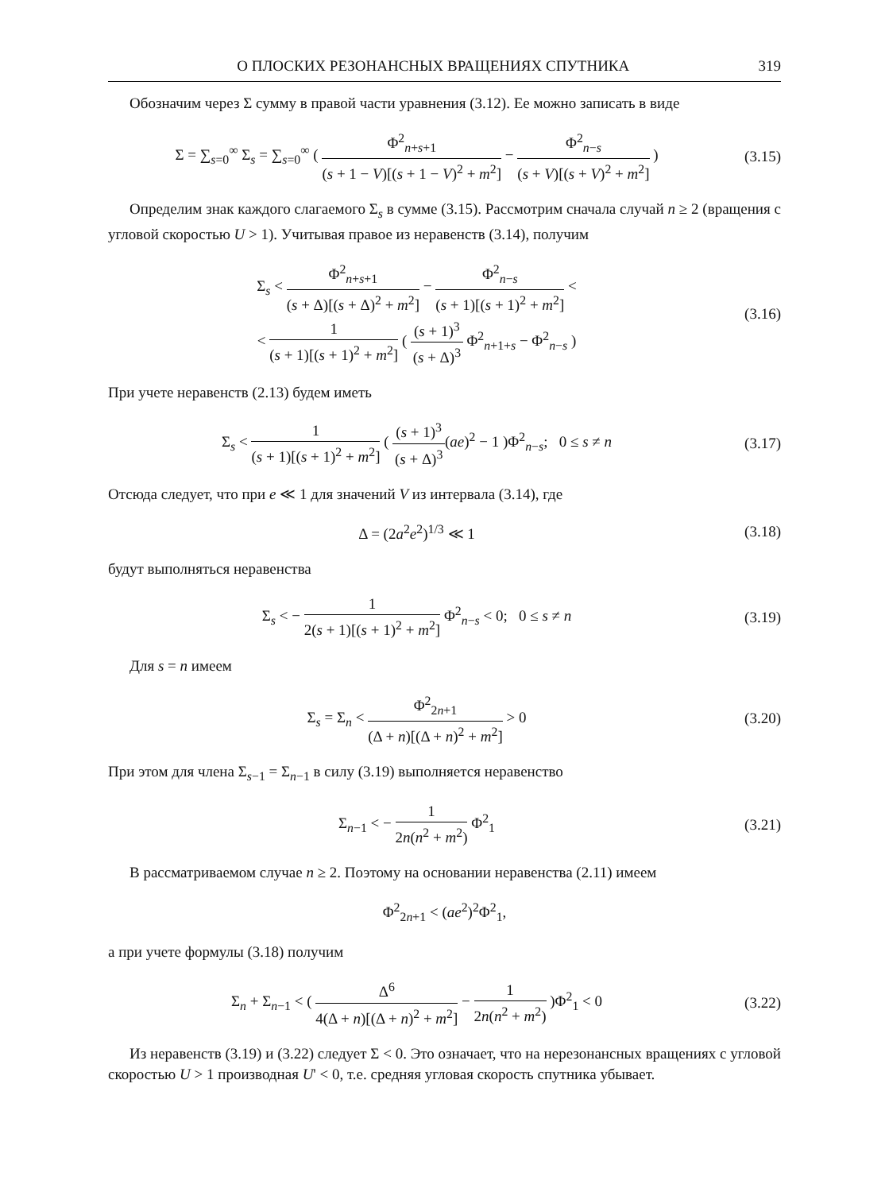О ПЛОСКИХ РЕЗОНАНСНЫХ ВРАЩЕНИЯХ СПУТНИКА 319
Обозначим через Σ сумму в правой части уравнения (3.12). Ее можно записать в виде
Σ = ∑<sub>s=0</sub><sup>∞</sup> Σ<sub>s</sub> = ∑<sub>s=0</sub><sup>∞</sup> ( Φ<sup>2</sup><sub>n+s+1</sub> (s + 1 − V)[(s + 1 − V)<sup>2</sup> + m<sup>2</sup>] − Φ<sup>2</sup><sub>n−s</sub> (s + V)[(s + V)<sup>2</sup> + m<sup>2</sup>] )
(3.15)
Определим знак каждого слагаемого Σ<sub>s</sub> в сумме (3.15). Рассмотрим сначала случай n ≥ 2 (вращения с угловой скоростью U > 1). Учитывая правое из неравенств (3.14), получим
Σ<sub>s</sub> < Φ<sup>2</sup><sub>n+s+1</sub> (s + Δ)[(s + Δ)<sup>2</sup> + m<sup>2</sup>] − Φ<sup>2</sup><sub>n−s</sub> (s + 1)[(s + 1)<sup>2</sup> + m<sup>2</sup>] <
< 1 (s + 1)[(s + 1)<sup>2</sup> + m<sup>2</sup>] ( (s + 1)<sup>3</sup> (s + Δ)<sup>3</sup> Φ<sup>2</sup><sub>n+1+s</sub> − Φ<sup>2</sup><sub>n−s</sub> )
(3.16)
При учете неравенств (2.13) будем иметь
Σ<sub>s</sub> < 1 (s + 1)[(s + 1)<sup>2</sup> + m<sup>2</sup>] ( (s + 1)<sup>3</sup> (s + Δ)<sup>3</sup>(ae)<sup>2</sup> − 1 )Φ<sup>2</sup><sub>n−s</sub>; 0 ≤ s ≠ n
(3.17)
Отсюда следует, что при e ≪ 1 для значений V из интервала (3.14), где
Δ = (2a<sup>2</sup>e<sup>2</sup>)<sup>1/3</sup> ≪ 1 (3.18)
будут выполняться неравенства
Σ<sub>s</sub> < − 1 2(s + 1)[(s + 1)<sup>2</sup> + m<sup>2</sup>] Φ<sup>2</sup><sub>n−s</sub> < 0; 0 ≤ s ≠ n
(3.19)
Для s = n имеем
Σ<sub>s</sub> = Σ<sub>n</sub> < Φ<sup>2</sup><sub>2n+1</sub> (Δ + n)[(Δ + n)<sup>2</sup> + m<sup>2</sup>] > 0
(3.20)
При этом для члена Σ<sub>s−1</sub> = Σ<sub>n−1</sub> в силу (3.19) выполняется неравенство
Σ<sub>n−1</sub> < − 1 2n(n<sup>2</sup> + m<sup>2</sup>) Φ<sup>2</sup><sub>1</sub> (3.21)
В рассматриваемом случае n ≥ 2. Поэтому на основании неравенства (2.11) имеем
Φ<sup>2</sup><sub>2n+1</sub> < (ae<sup>2</sup>)<sup>2</sup>Φ<sup>2</sup><sub>1</sub>,
а при учете формулы (3.18) получим
Σ<sub>n</sub> + Σ<sub>n−1</sub> < ( Δ<sup>6</sup> 4(Δ + n)[(Δ + n)<sup>2</sup> + m<sup>2</sup>] − 1 2n(n<sup>2</sup> + m<sup>2</sup>) )Φ<sup>2</sup><sub>1</sub> < 0
(3.22)
Из неравенств (3.19) и (3.22) следует Σ < 0. Это означает, что на нерезонансных вращениях с угловой скоростью U > 1 производная U' < 0, т.е. средняя угловая скорость спутника убывает.